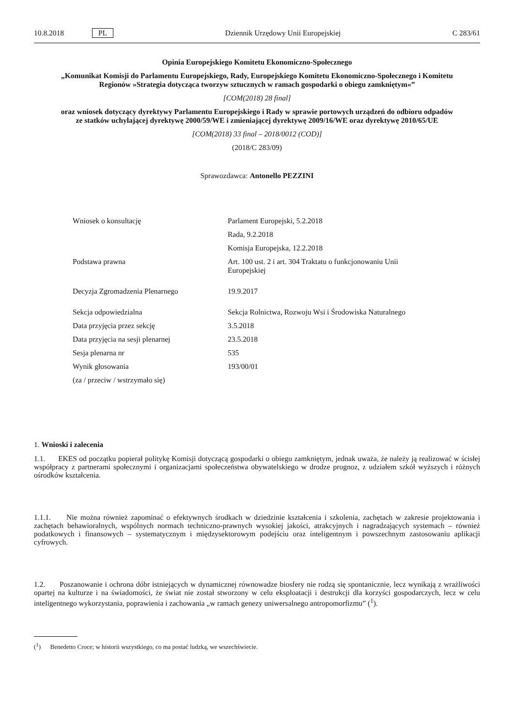10.8.2018 PL Dziennik Urzędowy Unii Europejskiej C 283/61
Opinia Europejskiego Komitetu Ekonomiczno-Społecznego
„Komunikat Komisji do Parlamentu Europejskiego, Rady, Europejskiego Komitetu Ekonomiczno-Społecznego i Komitetu Regionów »Strategia dotycząca tworzyw sztucznych w ramach gospodarki o obiegu zamkniętym«”
[COM(2018) 28 final]
oraz wniosek dotyczący dyrektywy Parlamentu Europejskiego i Rady w sprawie portowych urządzeń do odbioru odpadów ze statków uchylającej dyrektywę 2000/59/WE i zmieniającej dyrektywę 2009/16/WE oraz dyrektywę 2010/65/UE
[COM(2018) 33 final – 2018/0012 (COD)]
(2018/C 283/09)
Sprawozdawca: Antonello PEZZINI
| Wniosek o konsultację | Parlament Europejski, 5.2.2018 |
| | Rada, 9.2.2018 |
| | Komisja Europejska, 12.2.2018 |
| Podstawa prawna | Art. 100 ust. 2 i art. 304 Traktatu o funkcjonowaniu Unii Europejskiej |
| Decyzja Zgromadzenia Plenarnego | 19.9.2017 |
| Sekcja odpowiedzialna | Sekcja Rolnictwa, Rozwoju Wsi i Środowiska Naturalnego |
| Data przyjęcia przez sekcję | 3.5.2018 |
| Data przyjęcia na sesji plenarnej | 23.5.2018 |
| Sesja plenarna nr | 535 |
| Wynik głosowania | 193/00/01 |
| (za / przeciw / wstrzymało się) | |
1. Wnioski i zalecenia
1.1. EKES od początku popierał politykę Komisji dotyczącą gospodarki o obiegu zamkniętym, jednak uważa, że należy ją realizować w ścisłej współpracy z partnerami społecznymi i organizacjami społeczeństwa obywatelskiego w drodze prognoz, z udziałem szkół wyższych i różnych ośrodków kształcenia.
1.1.1. Nie można również zapominać o efektywnych środkach w dziedzinie kształcenia i szkolenia, zachętach w zakresie projektowania i zachętach behawioralnych, wspólnych normach techniczno-prawnych wysokiej jakości, atrakcyjnych i nagradzających systemach – również podatkowych i finansowych – systematycznym i międzysektorowym podejściu oraz inteligentnym i powszechnym zastosowaniu aplikacji cyfrowych.
1.2. Poszanowanie i ochrona dóbr istniejących w dynamicznej równowadze biosfery nie rodzą się spontanicznie, lecz wynikają z wrażliwości opartej na kulturze i na świadomości, że świat nie został stworzony w celu eksploatacji i destrukcji dla korzyści gospodarczych, lecz w celu inteligentnego wykorzystania, poprawienia i zachowania „w ramach genezy uniwersalnego antropomorfizmu” (<sup>1</sup>).
(<sup>1</sup>) Benedetto Croce; w historii wszystkiego, co ma postać ludzką, we wszechświecie.